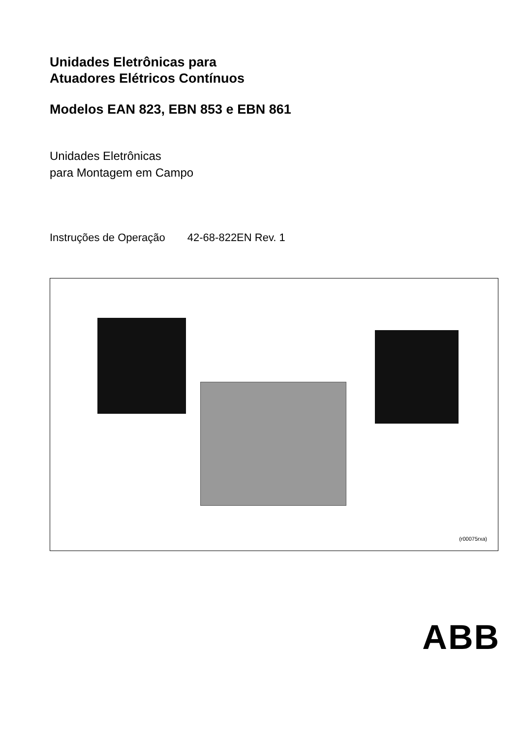Unidades Eletrônicas para
Atuadores Elétricos Contínuos
Modelos EAN 823, EBN 853 e EBN 861
Unidades Eletrônicas
para Montagem em Campo
Instruções de Operação 42-68-822EN Rev. 1
(r00075rxa)
ABB